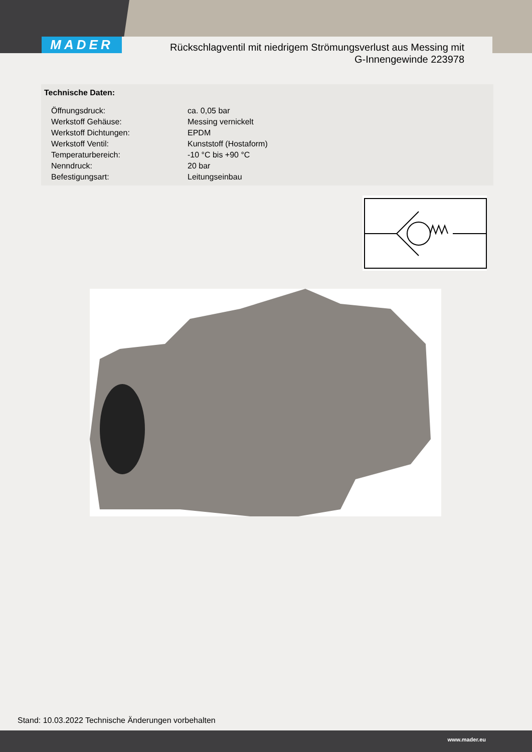MADER
Rückschlagventil mit niedrigem Strömungsverlust aus Messing mit
G-Innengewinde 223978
Technische Daten:
| Öffnungsdruck: | ca. 0,05 bar |
| Werkstoff Gehäuse: | Messing vernickelt |
| Werkstoff Dichtungen: | EPDM |
| Werkstoff Ventil: | Kunststoff (Hostaform) |
| Temperaturbereich: | -10 °C bis +90 °C |
| Nenndruck: | 20 bar |
| Befestigungsart: | Leitungseinbau |
Stand: 10.03.2022 Technische Änderungen vorbehalten
www.mader.eu